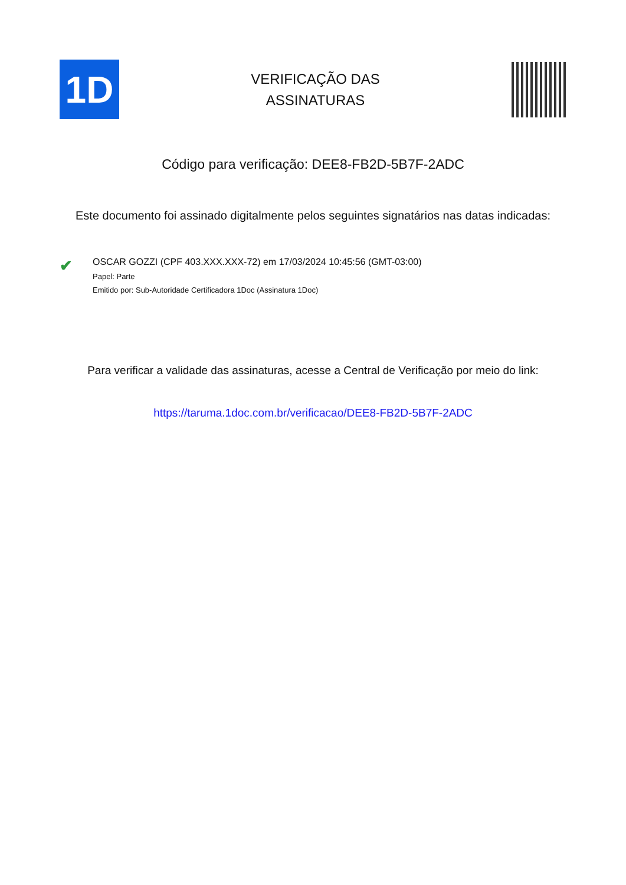1D
VERIFICAÇÃO DAS
ASSINATURAS
Código para verificação: DEE8-FB2D-5B7F-2ADC
Este documento foi assinado digitalmente pelos seguintes signatários nas datas indicadas:
✔
OSCAR GOZZI (CPF 403.XXX.XXX-72) em 17/03/2024 10:45:56 (GMT-03:00)
Papel: Parte
Emitido por: Sub-Autoridade Certificadora 1Doc (Assinatura 1Doc)
Para verificar a validade das assinaturas, acesse a Central de Verificação por meio do link:
https://taruma.1doc.com.br/verificacao/DEE8-FB2D-5B7F-2ADC